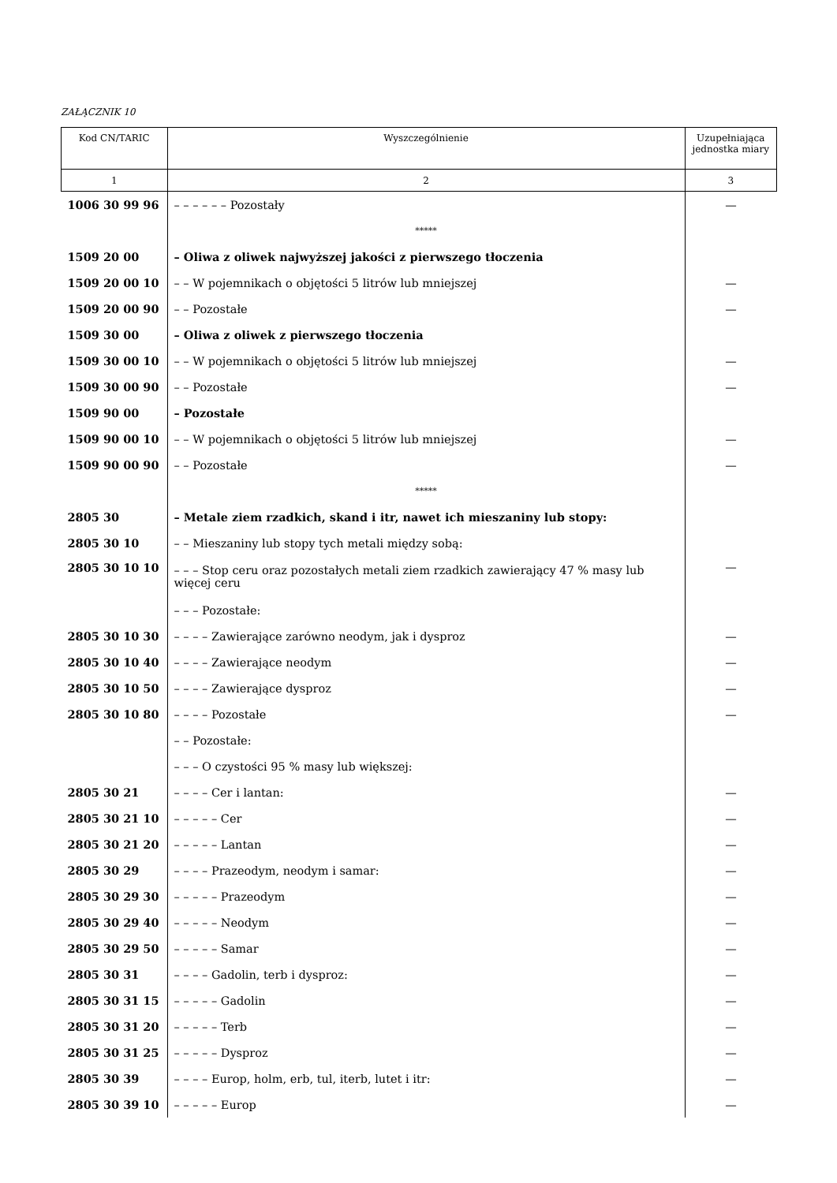ZAŁĄCZNIK 10
| Kod CN/TARIC | Wyszczególnienie | Uzupełniająca jednostka miary |
| --- | --- | --- |
| 1 | 2 | 3 |
| 1006 30 99 96 | – – – – – – Pozostały | — |
| | ***** | |
| 1509 20 00 | – Oliwa z oliwek najwyższej jakości z pierwszego tłoczenia | |
| 1509 20 00 10 | – – W pojemnikach o objętości 5 litrów lub mniejszej | — |
| 1509 20 00 90 | – – Pozostałe | — |
| 1509 30 00 | – Oliwa z oliwek z pierwszego tłoczenia | |
| 1509 30 00 10 | – – W pojemnikach o objętości 5 litrów lub mniejszej | — |
| 1509 30 00 90 | – – Pozostałe | — |
| 1509 90 00 | – Pozostałe | |
| 1509 90 00 10 | – – W pojemnikach o objętości 5 litrów lub mniejszej | — |
| 1509 90 00 90 | – – Pozostałe | — |
| | ***** | |
| 2805 30 | – Metale ziem rzadkich, skand i itr, nawet ich mieszaniny lub stopy: | |
| 2805 30 10 | – – Mieszaniny lub stopy tych metali między sobą: | |
| 2805 30 10 10 | – – – Stop ceru oraz pozostałych metali ziem rzadkich zawierający 47 % masy lub więcej ceru | — |
| | – – – Pozostałe: | |
| 2805 30 10 30 | – – – – Zawierające zarówno neodym, jak i dysproz | — |
| 2805 30 10 40 | – – – – Zawierające neodym | — |
| 2805 30 10 50 | – – – – Zawierające dysproz | — |
| 2805 30 10 80 | – – – – Pozostałe | — |
| | – – Pozostałe: | |
| | – – – O czystości 95 % masy lub większej: | |
| 2805 30 21 | – – – – Cer i lantan: | — |
| 2805 30 21 10 | – – – – – Cer | — |
| 2805 30 21 20 | – – – – – Lantan | — |
| 2805 30 29 | – – – – Prazeodym, neodym i samar: | — |
| 2805 30 29 30 | – – – – – Prazeodym | — |
| 2805 30 29 40 | – – – – – Neodym | — |
| 2805 30 29 50 | – – – – – Samar | — |
| 2805 30 31 | – – – – Gadolin, terb i dysproz: | — |
| 2805 30 31 15 | – – – – – Gadolin | — |
| 2805 30 31 20 | – – – – – Terb | — |
| 2805 30 31 25 | – – – – – Dysproz | — |
| 2805 30 39 | – – – – Europ, holm, erb, tul, iterb, lutet i itr: | — |
| 2805 30 39 10 | – – – – – Europ | — |